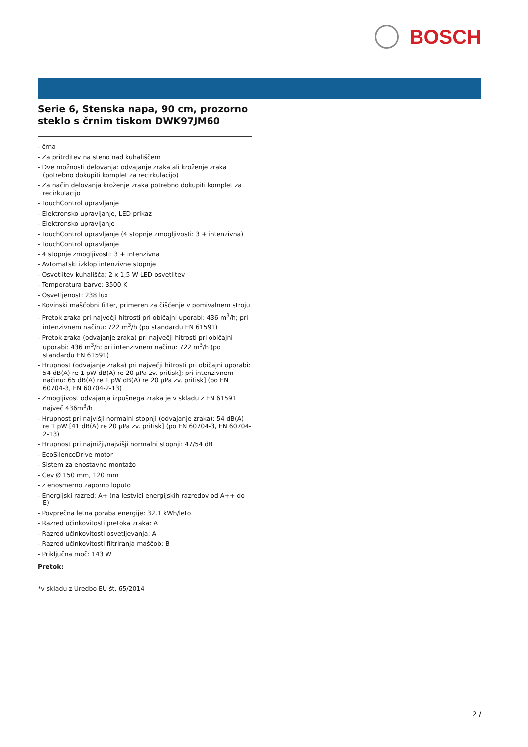BOSCH
Serie 6, Stenska napa, 90 cm, prozorno steklo s črnim tiskom DWK97JM60
- črna
- Za pritrditev na steno nad kuhališčem
- Dve možnosti delovanja: odvajanje zraka ali kroženje zraka (potrebno dokupiti komplet za recirkulacijo)
- Za način delovanja kroženje zraka potrebno dokupiti komplet za recirkulacijo
- TouchControl upravljanje
- Elektronsko upravljanje, LED prikaz
- Elektronsko upravljanje
- TouchControl upravljanje (4 stopnje zmogljivosti: 3 + intenzivna)
- TouchControl upravljanje
- 4 stopnje zmogljivosti: 3 + intenzivna
- Avtomatski izklop intenzivne stopnje
- Osvetlitev kuhališča: 2 x 1,5 W LED osvetlitev
- Temperatura barve: 3500 K
- Osvetljenost: 238 lux
- Kovinski maščobni filter, primeren za čiščenje v pomivalnem stroju
- Pretok zraka pri največji hitrosti pri običajni uporabi: 436 m<sup>3</sup>/h; pri intenzivnem načinu: 722 m<sup>3</sup>/h (po standardu EN 61591)
- Pretok zraka (odvajanje zraka) pri največji hitrosti pri običajni uporabi: 436 m<sup>3</sup>/h; pri intenzivnem načinu: 722 m<sup>3</sup>/h (po standardu EN 61591)
- Hrupnost (odvajanje zraka) pri največji hitrosti pri običajni uporabi: 54 dB(A) re 1 pW dB(A) re 20 µPa zv. pritisk]; pri intenzivnem načinu: 65 dB(A) re 1 pW dB(A) re 20 µPa zv. pritisk] (po EN 60704-3, EN 60704-2-13)
- Zmogljivost odvajanja izpušnega zraka je v skladu z EN 61591 največ 436m<sup>3</sup>/h
- Hrupnost pri najvišji normalni stopnji (odvajanje zraka): 54 dB(A) re 1 pW [41 dB(A) re 20 µPa zv. pritisk] (po EN 60704-3, EN 60704-2-13)
- Hrupnost pri najnižji/najvišji normalni stopnji: 47/54 dB
- EcoSilenceDrive motor
- Sistem za enostavno montažo
- Cev Ø 150 mm, 120 mm
- z enosmerno zaporno loputo
- Energijski razred: A+ (na lestvici energijskih razredov od A++ do E)
- Povprečna letna poraba energije: 32.1 kWh/leto
- Razred učinkovitosti pretoka zraka: A
- Razred učinkovitosti osvetljevanja: A
- Razred učinkovitosti filtriranja maščob: B
- Priključna moč: 143 W
Pretok:
*v skladu z Uredbo EU št. 65/2014
2 /